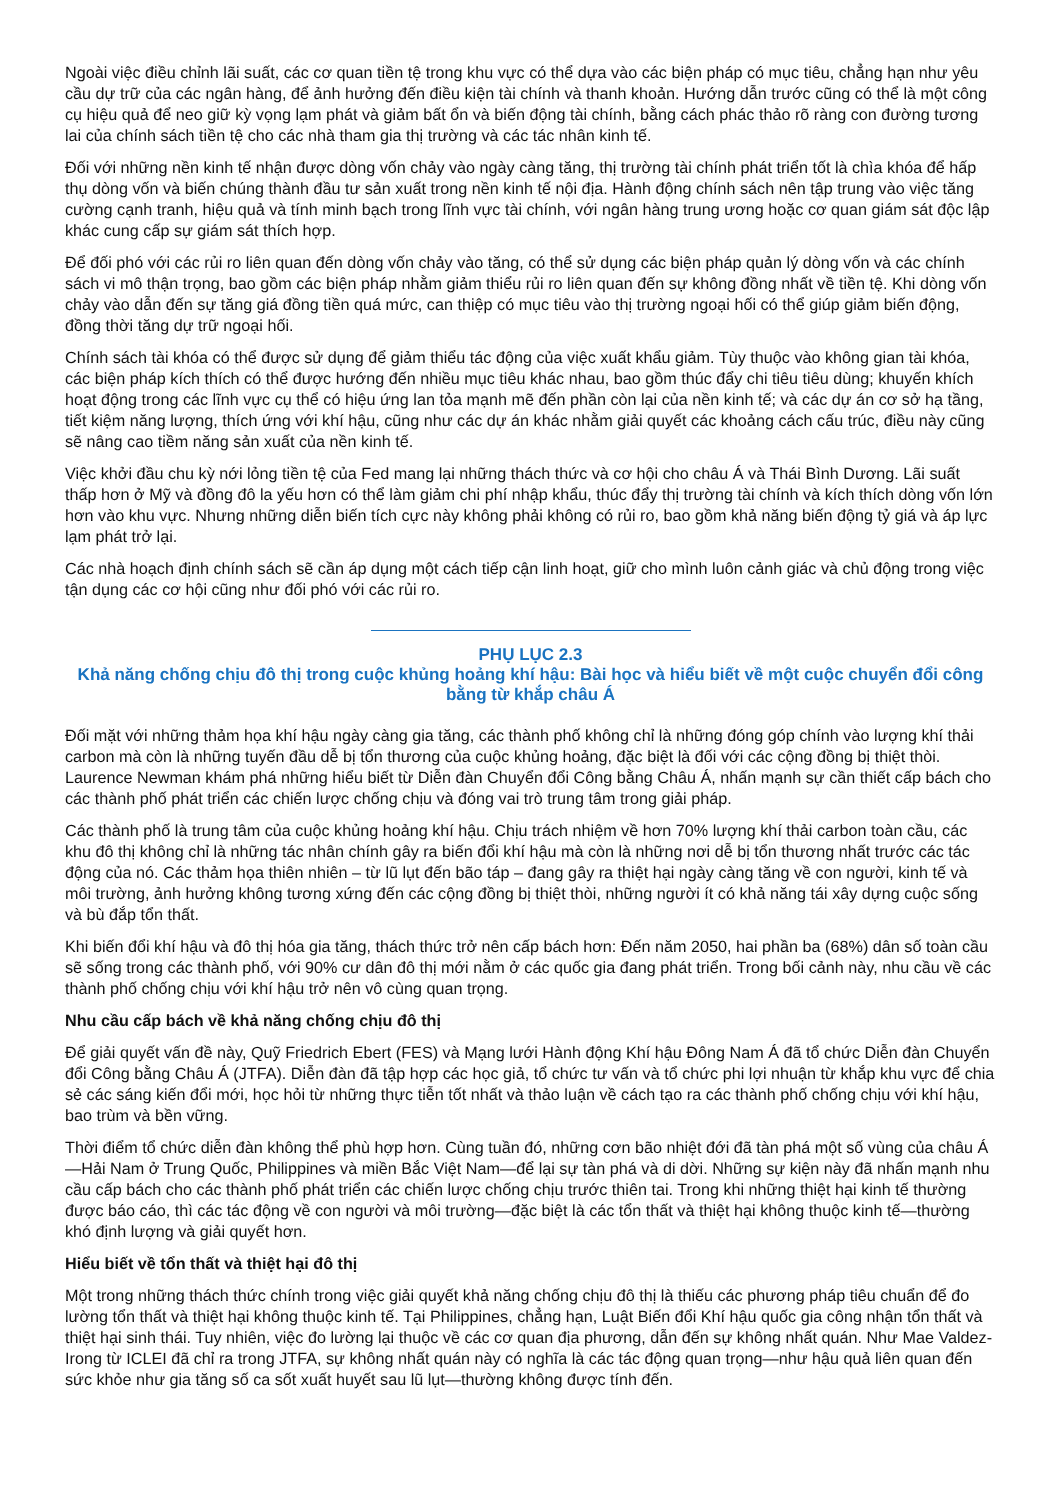Ngoài việc điều chỉnh lãi suất, các cơ quan tiền tệ trong khu vực có thể dựa vào các biện pháp có mục tiêu, chẳng hạn như yêu cầu dự trữ của các ngân hàng, để ảnh hưởng đến điều kiện tài chính và thanh khoản. Hướng dẫn trước cũng có thể là một công cụ hiệu quả để neo giữ kỳ vọng lạm phát và giảm bất ổn và biến động tài chính, bằng cách phác thảo rõ ràng con đường tương lai của chính sách tiền tệ cho các nhà tham gia thị trường và các tác nhân kinh tế.
Đối với những nền kinh tế nhận được dòng vốn chảy vào ngày càng tăng, thị trường tài chính phát triển tốt là chìa khóa để hấp thụ dòng vốn và biến chúng thành đầu tư sản xuất trong nền kinh tế nội địa. Hành động chính sách nên tập trung vào việc tăng cường cạnh tranh, hiệu quả và tính minh bạch trong lĩnh vực tài chính, với ngân hàng trung ương hoặc cơ quan giám sát độc lập khác cung cấp sự giám sát thích hợp.
Để đối phó với các rủi ro liên quan đến dòng vốn chảy vào tăng, có thể sử dụng các biện pháp quản lý dòng vốn và các chính sách vi mô thận trọng, bao gồm các biện pháp nhằm giảm thiểu rủi ro liên quan đến sự không đồng nhất về tiền tệ. Khi dòng vốn chảy vào dẫn đến sự tăng giá đồng tiền quá mức, can thiệp có mục tiêu vào thị trường ngoại hối có thể giúp giảm biến động, đồng thời tăng dự trữ ngoại hối.
Chính sách tài khóa có thể được sử dụng để giảm thiểu tác động của việc xuất khẩu giảm. Tùy thuộc vào không gian tài khóa, các biện pháp kích thích có thể được hướng đến nhiều mục tiêu khác nhau, bao gồm thúc đẩy chi tiêu tiêu dùng; khuyến khích hoạt động trong các lĩnh vực cụ thể có hiệu ứng lan tỏa mạnh mẽ đến phần còn lại của nền kinh tế; và các dự án cơ sở hạ tầng, tiết kiệm năng lượng, thích ứng với khí hậu, cũng như các dự án khác nhằm giải quyết các khoảng cách cấu trúc, điều này cũng sẽ nâng cao tiềm năng sản xuất của nền kinh tế.
Việc khởi đầu chu kỳ nới lỏng tiền tệ của Fed mang lại những thách thức và cơ hội cho châu Á và Thái Bình Dương. Lãi suất thấp hơn ở Mỹ và đồng đô la yếu hơn có thể làm giảm chi phí nhập khẩu, thúc đẩy thị trường tài chính và kích thích dòng vốn lớn hơn vào khu vực. Nhưng những diễn biến tích cực này không phải không có rủi ro, bao gồm khả năng biến động tỷ giá và áp lực lạm phát trở lại.
Các nhà hoạch định chính sách sẽ cần áp dụng một cách tiếp cận linh hoạt, giữ cho mình luôn cảnh giác và chủ động trong việc tận dụng các cơ hội cũng như đối phó với các rủi ro.
PHỤ LỤC 2.3
Khả năng chống chịu đô thị trong cuộc khủng hoảng khí hậu: Bài học và hiểu biết về một cuộc chuyển đổi công bằng từ khắp châu Á
Đối mặt với những thảm họa khí hậu ngày càng gia tăng, các thành phố không chỉ là những đóng góp chính vào lượng khí thải carbon mà còn là những tuyến đầu dễ bị tổn thương của cuộc khủng hoảng, đặc biệt là đối với các cộng đồng bị thiệt thòi. Laurence Newman khám phá những hiểu biết từ Diễn đàn Chuyển đổi Công bằng Châu Á, nhấn mạnh sự cần thiết cấp bách cho các thành phố phát triển các chiến lược chống chịu và đóng vai trò trung tâm trong giải pháp.
Các thành phố là trung tâm của cuộc khủng hoảng khí hậu. Chịu trách nhiệm về hơn 70% lượng khí thải carbon toàn cầu, các khu đô thị không chỉ là những tác nhân chính gây ra biến đổi khí hậu mà còn là những nơi dễ bị tổn thương nhất trước các tác động của nó. Các thảm họa thiên nhiên – từ lũ lụt đến bão táp – đang gây ra thiệt hại ngày càng tăng về con người, kinh tế và môi trường, ảnh hưởng không tương xứng đến các cộng đồng bị thiệt thòi, những người ít có khả năng tái xây dựng cuộc sống và bù đắp tổn thất.
Khi biến đổi khí hậu và đô thị hóa gia tăng, thách thức trở nên cấp bách hơn: Đến năm 2050, hai phần ba (68%) dân số toàn cầu sẽ sống trong các thành phố, với 90% cư dân đô thị mới nằm ở các quốc gia đang phát triển. Trong bối cảnh này, nhu cầu về các thành phố chống chịu với khí hậu trở nên vô cùng quan trọng.
Nhu cầu cấp bách về khả năng chống chịu đô thị
Để giải quyết vấn đề này, Quỹ Friedrich Ebert (FES) và Mạng lưới Hành động Khí hậu Đông Nam Á đã tổ chức Diễn đàn Chuyển đổi Công bằng Châu Á (JTFA). Diễn đàn đã tập hợp các học giả, tổ chức tư vấn và tổ chức phi lợi nhuận từ khắp khu vực để chia sẻ các sáng kiến đổi mới, học hỏi từ những thực tiễn tốt nhất và thảo luận về cách tạo ra các thành phố chống chịu với khí hậu, bao trùm và bền vững.
Thời điểm tổ chức diễn đàn không thể phù hợp hơn. Cùng tuần đó, những cơn bão nhiệt đới đã tàn phá một số vùng của châu Á—Hải Nam ở Trung Quốc, Philippines và miền Bắc Việt Nam—để lại sự tàn phá và di dời. Những sự kiện này đã nhấn mạnh nhu cầu cấp bách cho các thành phố phát triển các chiến lược chống chịu trước thiên tai. Trong khi những thiệt hại kinh tế thường được báo cáo, thì các tác động về con người và môi trường—đặc biệt là các tổn thất và thiệt hại không thuộc kinh tế—thường khó định lượng và giải quyết hơn.
Hiểu biết về tổn thất và thiệt hại đô thị
Một trong những thách thức chính trong việc giải quyết khả năng chống chịu đô thị là thiếu các phương pháp tiêu chuẩn để đo lường tổn thất và thiệt hại không thuộc kinh tế. Tại Philippines, chẳng hạn, Luật Biến đổi Khí hậu quốc gia công nhận tổn thất và thiệt hại sinh thái. Tuy nhiên, việc đo lường lại thuộc về các cơ quan địa phương, dẫn đến sự không nhất quán. Như Mae Valdez-Irong từ ICLEI đã chỉ ra trong JTFA, sự không nhất quán này có nghĩa là các tác động quan trọng—như hậu quả liên quan đến sức khỏe như gia tăng số ca sốt xuất huyết sau lũ lụt—thường không được tính đến.